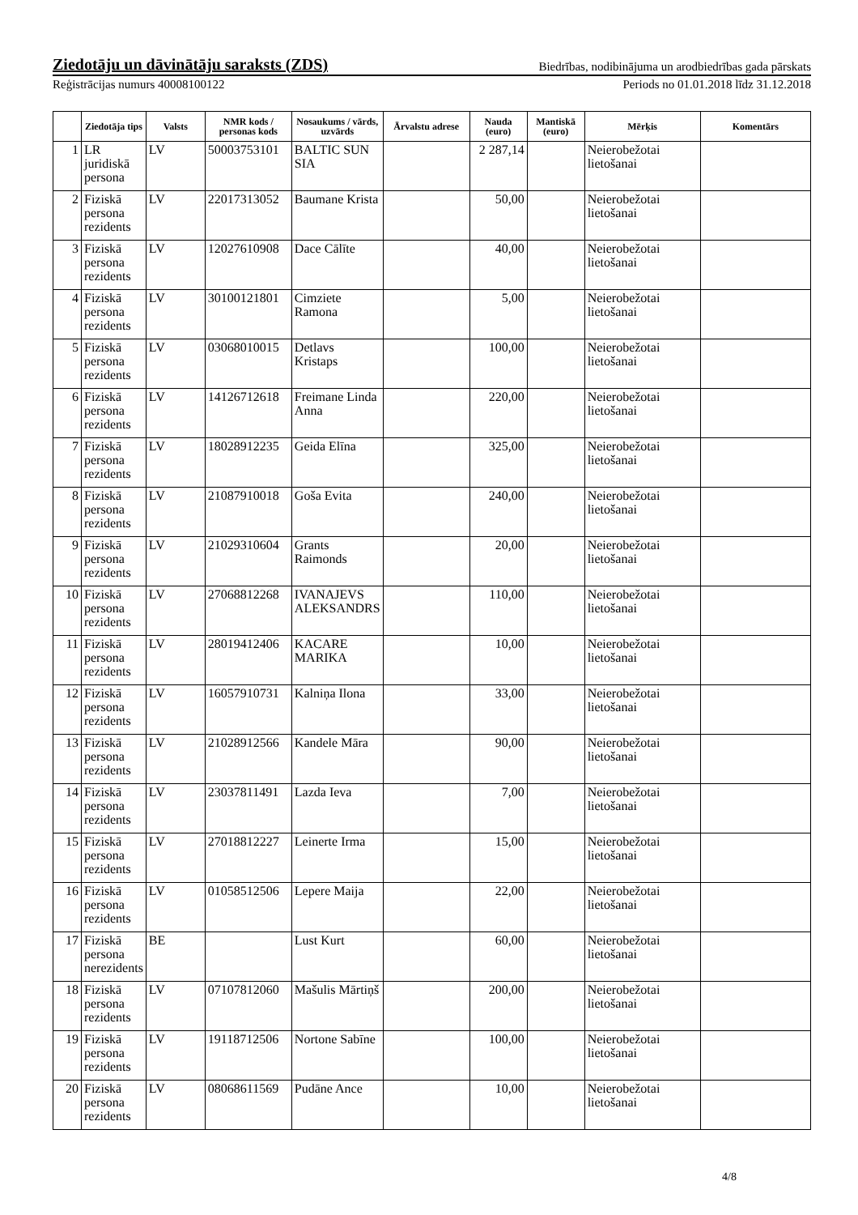Ziedotāju un dāvinātāju saraksts (ZDS) Biedrības, nodibinājuma un arodbiedrības gada pārskats
Reģistrācijas numurs 40008100122 Periods no 01.01.2018 līdz 31.12.2018
| | Ziedotāja tips | Valsts | NMR kods / personas kods | Nosaukums / vārds, uzvārds | Ārvalstu adrese | Nauda (euro) | Mantiskā (euro) | Mērķis | Komentārs |
| --- | --- | --- | --- | --- | --- | --- | --- | --- | --- |
| 1 | LR juridiskā persona | LV | 50003753101 | BALTIC SUN SIA | | 2 287,14 | | Neierobežotai lietošanai | |
| 2 | Fiziskā persona rezidents | LV | 22017313052 | Baumane Krista | | 50,00 | | Neierobežotai lietošanai | |
| 3 | Fiziskā persona rezidents | LV | 12027610908 | Dace Cālīte | | 40,00 | | Neierobežotai lietošanai | |
| 4 | Fiziskā persona rezidents | LV | 30100121801 | Cimziete Ramona | | 5,00 | | Neierobežotai lietošanai | |
| 5 | Fiziskā persona rezidents | LV | 03068010015 | Detlavs Kristaps | | 100,00 | | Neierobežotai lietošanai | |
| 6 | Fiziskā persona rezidents | LV | 14126712618 | Freimane Linda Anna | | 220,00 | | Neierobežotai lietošanai | |
| 7 | Fiziskā persona rezidents | LV | 18028912235 | Geida Elīna | | 325,00 | | Neierobežotai lietošanai | |
| 8 | Fiziskā persona rezidents | LV | 21087910018 | Goša Evita | | 240,00 | | Neierobežotai lietošanai | |
| 9 | Fiziskā persona rezidents | LV | 21029310604 | Grants Raimonds | | 20,00 | | Neierobežotai lietošanai | |
| 10 | Fiziskā persona rezidents | LV | 27068812268 | IVANAJEVS ALEKSANDRS | | 110,00 | | Neierobežotai lietošanai | |
| 11 | Fiziskā persona rezidents | LV | 28019412406 | KACARE MARIKA | | 10,00 | | Neierobežotai lietošanai | |
| 12 | Fiziskā persona rezidents | LV | 16057910731 | Kalniņa Ilona | | 33,00 | | Neierobežotai lietošanai | |
| 13 | Fiziskā persona rezidents | LV | 21028912566 | Kandele Māra | | 90,00 | | Neierobežotai lietošanai | |
| 14 | Fiziskā persona rezidents | LV | 23037811491 | Lazda Ieva | | 7,00 | | Neierobežotai lietošanai | |
| 15 | Fiziskā persona rezidents | LV | 27018812227 | Leinerte Irma | | 15,00 | | Neierobežotai lietošanai | |
| 16 | Fiziskā persona rezidents | LV | 01058512506 | Lepere Maija | | 22,00 | | Neierobežotai lietošanai | |
| 17 | Fiziskā persona nerezidents | BE | | Lust Kurt | | 60,00 | | Neierobežotai lietošanai | |
| 18 | Fiziskā persona rezidents | LV | 07107812060 | Mašulis Mārtiņš | | 200,00 | | Neierobežotai lietošanai | |
| 19 | Fiziskā persona rezidents | LV | 19118712506 | Nortone Sabīne | | 100,00 | | Neierobežotai lietošanai | |
| 20 | Fiziskā persona rezidents | LV | 08068611569 | Pudāne Ance | | 10,00 | | Neierobežotai lietošanai | |
4/8